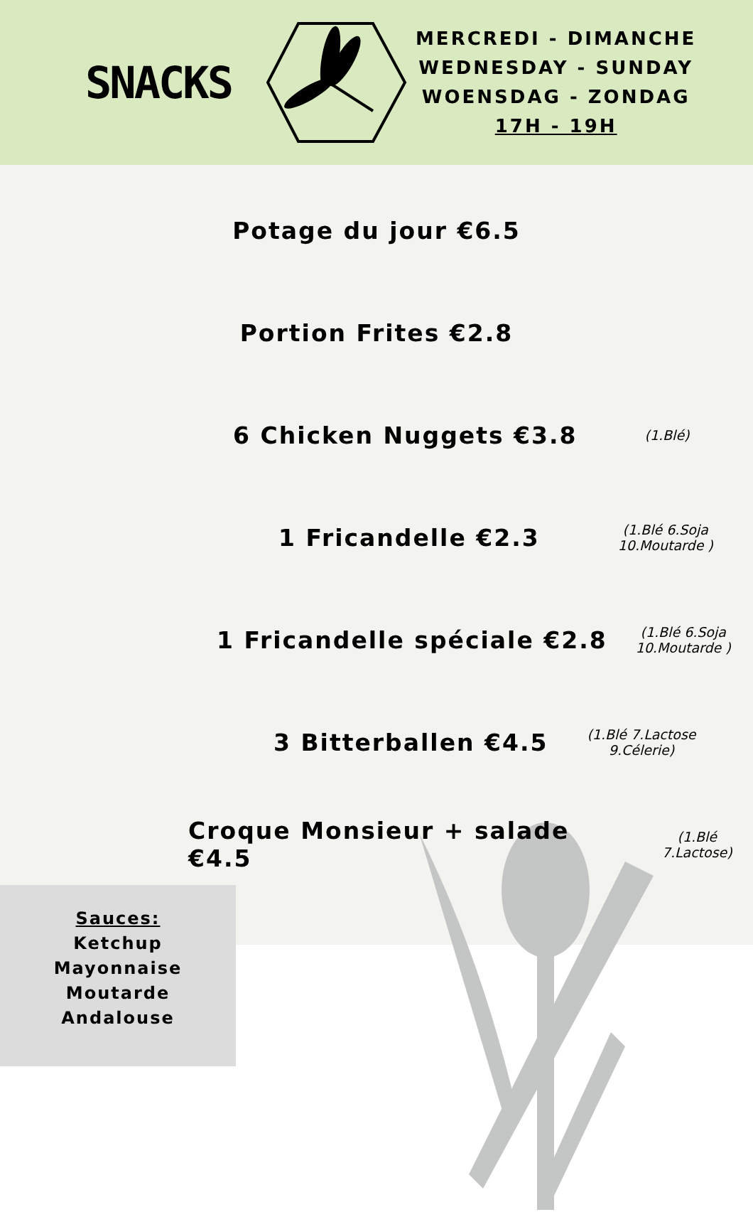SNACKS
MERCREDI - DIMANCHE
WEDNESDAY - SUNDAY
WOENSDAG - ZONDAG
17H - 19H
Potage du jour €6.5
Portion Frites €2.8
6 Chicken Nuggets €3.8 (1.Blé)
1 Fricandelle €2.3 (1.Blé 6.Soja
10.Moutarde )
1 Fricandelle spéciale €2.8 (1.Blé 6.Soja
10.Moutarde )
3 Bitterballen €4.5 (1.Blé 7.Lactose
9.Célerie)
Croque Monsieur + salade €4.5 (1.Blé 7.Lactose)
Sauces:
Ketchup
Mayonnaise
Moutarde
Andalouse